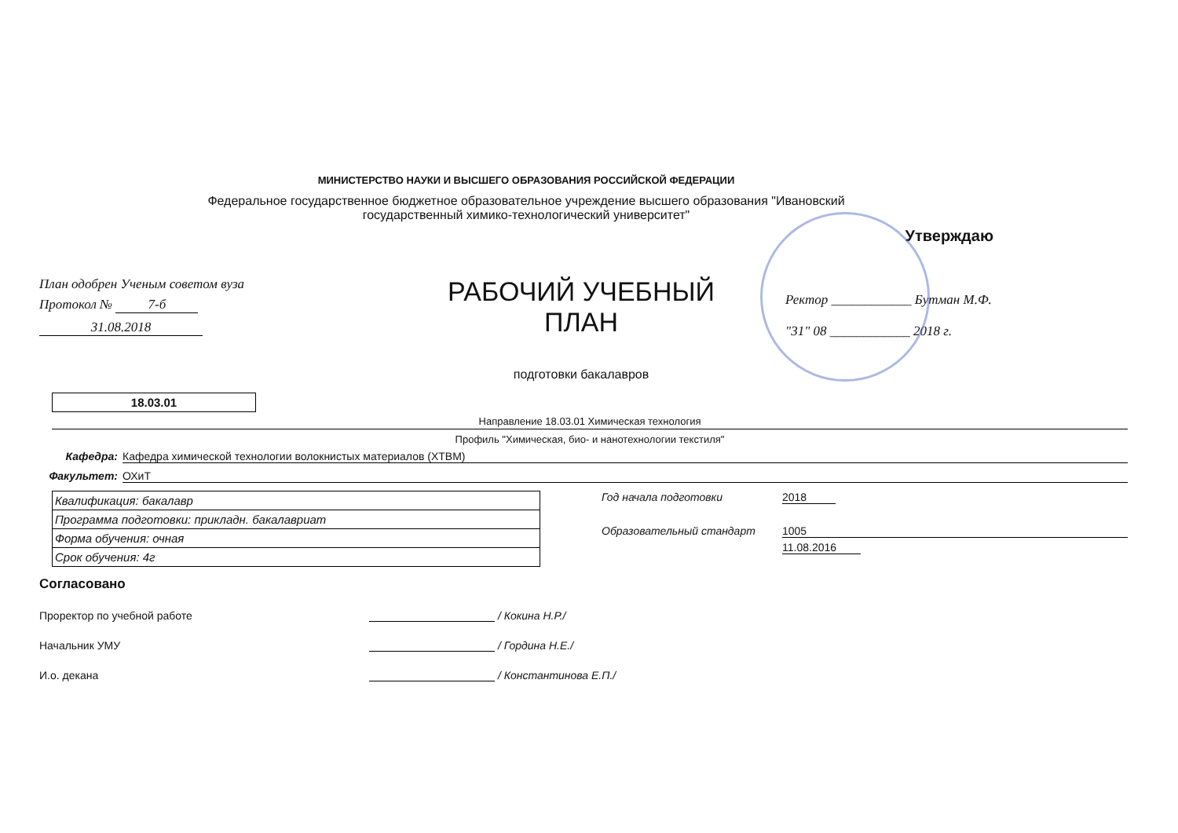МИНИСТЕРСТВО НАУКИ И ВЫСШЕГО ОБРАЗОВАНИЯ РОССИЙСКОЙ ФЕДЕРАЦИИ
Федеральное государственное бюджетное образовательное учреждение высшего образования "Ивановский государственный химико-технологический университет"
Утверждаю
План одобрен Ученым советом вуза
Протокол № 7-б
31.08.2018
РАБОЧИЙ УЧЕБНЫЙ ПЛАН
подготовки бакалавров
Ректор ____________ Бутман М.Ф.
"31" 08 ____________ 2018 г.
18.03.01
Направление 18.03.01 Химическая технология
Профиль "Химическая, био- и нанотехнологии текстиля"
Кафедра: Кафедра химической технологии волокнистых материалов (ХТВМ)
Факультет: ОХиТ
| Квалификация: бакалавр |
| Программа подготовки: прикладн. бакалавриат |
| Форма обучения: очная |
| Срок обучения: 4г |
Год начала подготовки 2018
Образовательный стандарт 1005
11.08.2016
Согласовано
Проректор по учебной работе / Кокина Н.Р./
Начальник УМУ / Гордина Н.Е./
И.о. декана / Константинова Е.П./